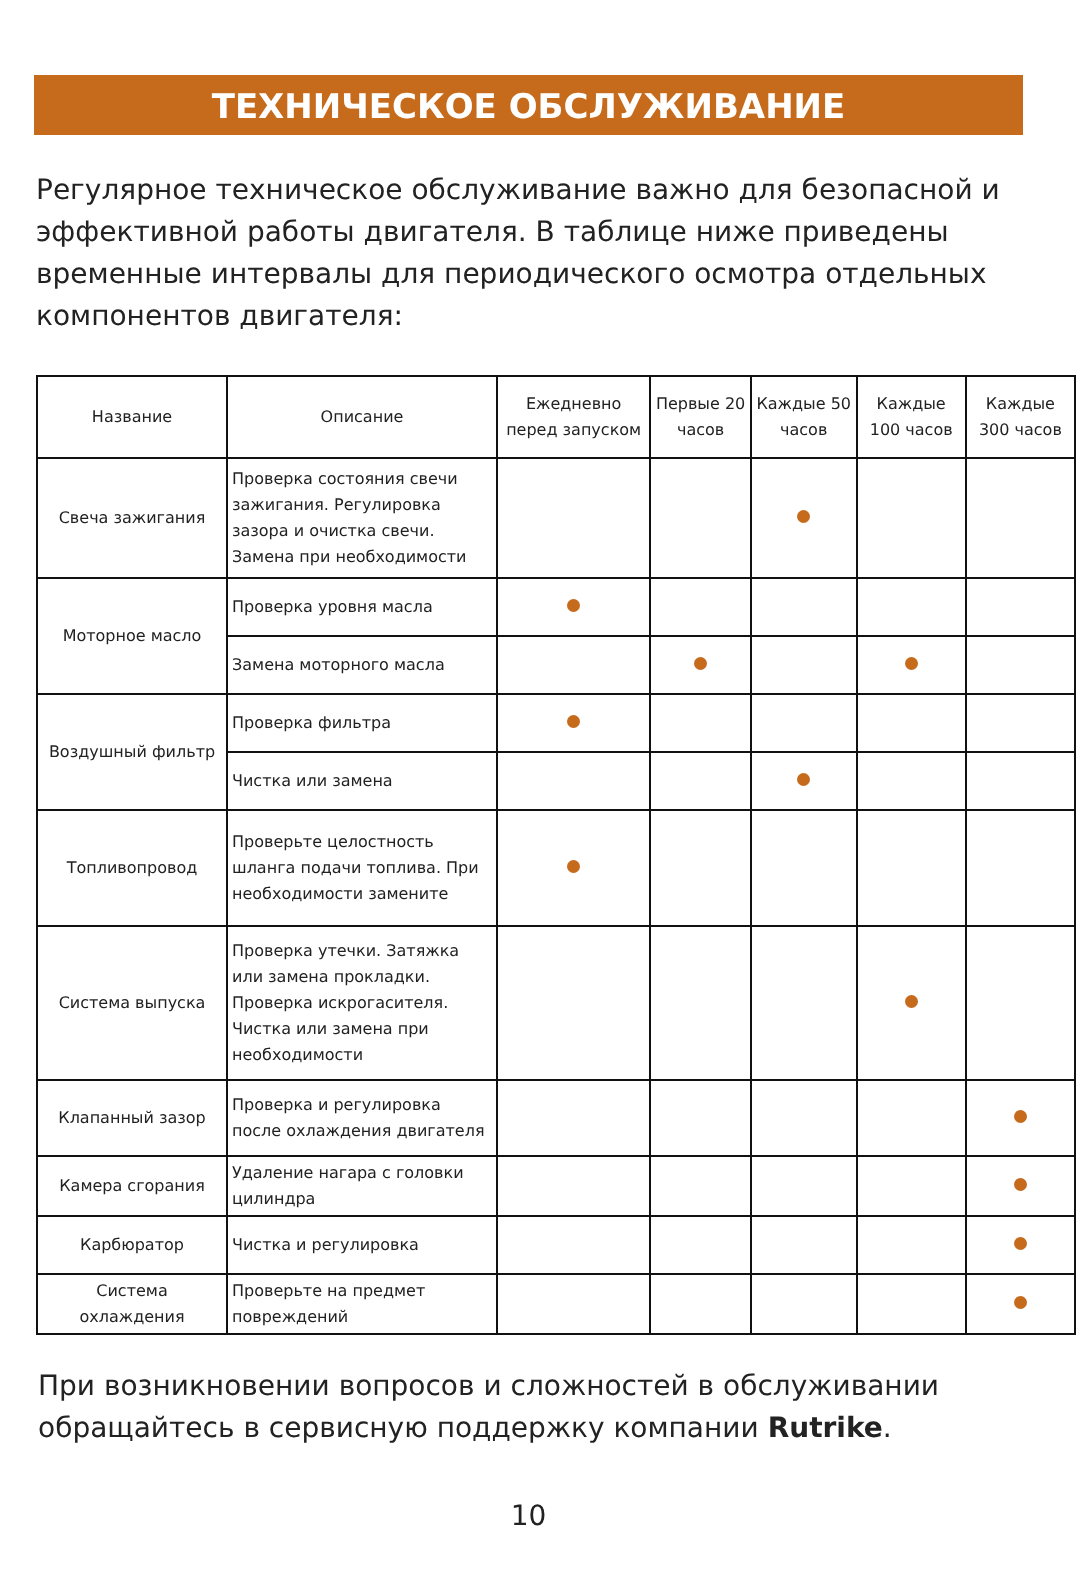ТЕХНИЧЕСКОЕ ОБСЛУЖИВАНИЕ
Регулярное техническое обслуживание важно для безопасной и эффективной работы двигателя. В таблице ниже приведены временные интервалы для периодического осмотра отдельных компонентов двигателя:
| Название | Описание | Ежедневно перед запуском | Первые 20 часов | Каждые 50 часов | Каждые 100 часов | Каждые 300 часов |
| --- | --- | --- | --- | --- | --- | --- |
| Свеча зажигания | Проверка состояния свечи зажигания. Регулировка зазора и очистка свечи. Замена при необходимости | | | | | |
| Моторное масло | Проверка уровня масла | | | | | |
| | Замена моторного масла | | | | | |
| Воздушный фильтр | Проверка фильтра | | | | | |
| | Чистка или замена | | | | | |
| Топливопровод | Проверьте целостность шланга подачи топлива. При необходимости замените | | | | | |
| Система выпуска | Проверка утечки. Затяжка или замена прокладки. Проверка искрогасителя. Чистка или замена при необходимости | | | | | |
| Клапанный зазор | Проверка и регулировка после охлаждения двигателя | | | | | |
| Камера сгорания | Удаление нагара с головки цилиндра | | | | | |
| Карбюратор | Чистка и регулировка | | | | | |
| Система охлаждения | Проверьте на предмет повреждений | | | | | |
При возникновении вопросов и сложностей в обслуживании обращайтесь в сервисную поддержку компании Rutrike.
10